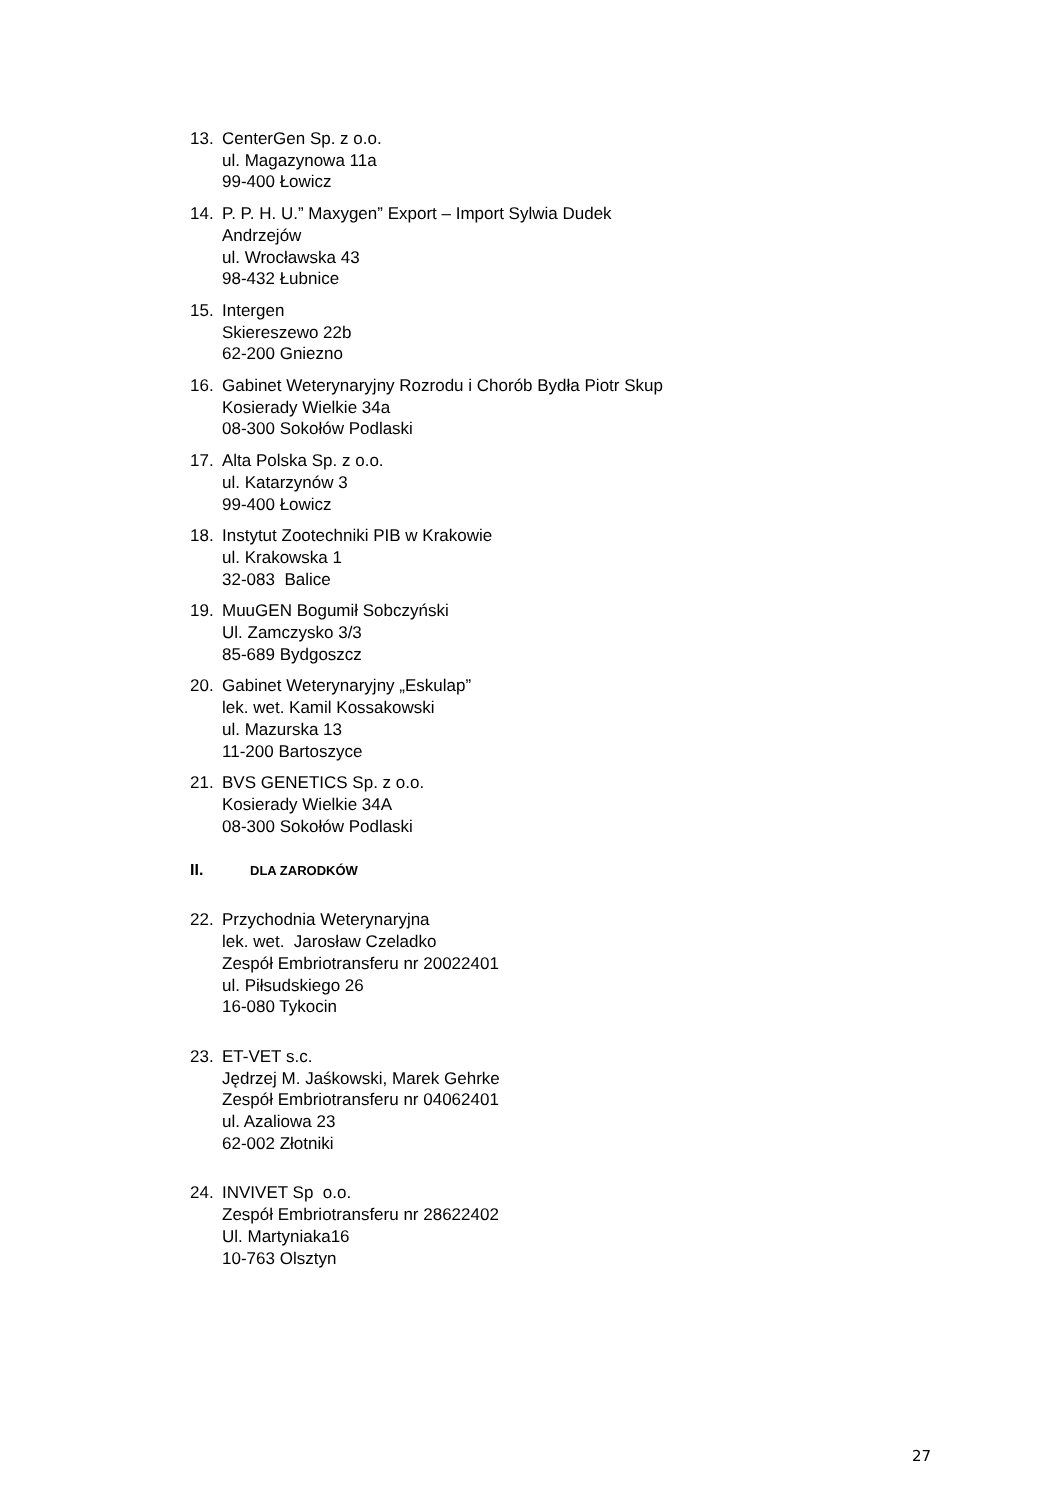13. CenterGen Sp. z o.o.
ul. Magazynowa 11a
99-400 Łowicz
14. P. P. H. U.” Maxygen” Export – Import Sylwia Dudek
Andrzejów
ul. Wrocławska 43
98-432 Łubnice
15. Intergen
Skiereszewo 22b
62-200 Gniezno
16. Gabinet Weterynaryjny Rozrodu i Chorób Bydła Piotr Skup
Kosierady Wielkie 34a
08-300 Sokołów Podlaski
17. Alta Polska Sp. z o.o.
ul. Katarzynów 3
99-400 Łowicz
18. Instytut Zootechniki PIB w Krakowie
ul. Krakowska 1
32-083 Balice
19. MuuGEN Bogumił Sobczyński
Ul. Zamczysko 3/3
85-689 Bydgoszcz
20. Gabinet Weterynaryjny „Eskulap”
lek. wet. Kamil Kossakowski
ul. Mazurska 13
11-200 Bartoszyce
21. BVS GENETICS Sp. z o.o.
Kosierady Wielkie 34A
08-300 Sokołów Podlaski
II. DLA ZARODKÓW
22. Przychodnia Weterynaryjna
lek. wet. Jarosław Czeladko
Zespół Embriotransferu nr 20022401
ul. Piłsudskiego 26
16-080 Tykocin
23. ET-VET s.c.
Jędrzej M. Jaśkowski, Marek Gehrke
Zespół Embriotransferu nr 04062401
ul. Azaliowa 23
62-002 Złotniki
24. INVIVET Sp o.o.
Zespół Embriotransferu nr 28622402
Ul. Martyniaka16
10-763 Olsztyn
27